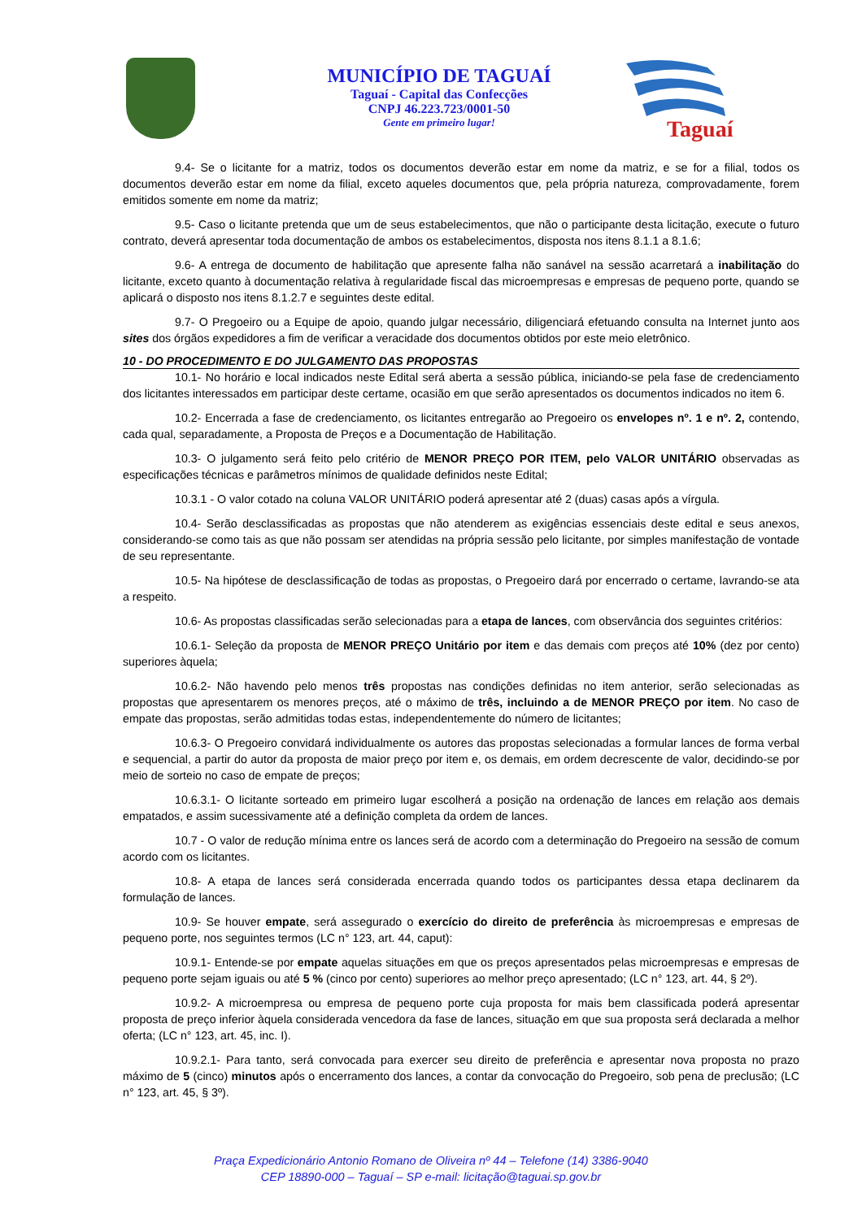MUNICÍPIO DE TAGUAÍ
Taguaí - Capital das Confecções
CNPJ 46.223.723/0001-50
Gente em primeiro lugar!
Taguaí
9.4- Se o licitante for a matriz, todos os documentos deverão estar em nome da matriz, e se for a filial, todos os documentos deverão estar em nome da filial, exceto aqueles documentos que, pela própria natureza, comprovadamente, forem emitidos somente em nome da matriz;
9.5- Caso o licitante pretenda que um de seus estabelecimentos, que não o participante desta licitação, execute o futuro contrato, deverá apresentar toda documentação de ambos os estabelecimentos, disposta nos itens 8.1.1 a 8.1.6;
9.6- A entrega de documento de habilitação que apresente falha não sanável na sessão acarretará a inabilitação do licitante, exceto quanto à documentação relativa à regularidade fiscal das microempresas e empresas de pequeno porte, quando se aplicará o disposto nos itens 8.1.2.7 e seguintes deste edital.
9.7- O Pregoeiro ou a Equipe de apoio, quando julgar necessário, diligenciará efetuando consulta na Internet junto aos sites dos órgãos expedidores a fim de verificar a veracidade dos documentos obtidos por este meio eletrônico.
10 - DO PROCEDIMENTO E DO JULGAMENTO DAS PROPOSTAS
10.1- No horário e local indicados neste Edital será aberta a sessão pública, iniciando-se pela fase de credenciamento dos licitantes interessados em participar deste certame, ocasião em que serão apresentados os documentos indicados no item 6.
10.2- Encerrada a fase de credenciamento, os licitantes entregarão ao Pregoeiro os envelopes nº. 1 e nº. 2, contendo, cada qual, separadamente, a Proposta de Preços e a Documentação de Habilitação.
10.3- O julgamento será feito pelo critério de MENOR PREÇO POR ITEM, pelo VALOR UNITÁRIO observadas as especificações técnicas e parâmetros mínimos de qualidade definidos neste Edital;
10.3.1 - O valor cotado na coluna VALOR UNITÁRIO poderá apresentar até 2 (duas) casas após a vírgula.
10.4- Serão desclassificadas as propostas que não atenderem as exigências essenciais deste edital e seus anexos, considerando-se como tais as que não possam ser atendidas na própria sessão pelo licitante, por simples manifestação de vontade de seu representante.
10.5- Na hipótese de desclassificação de todas as propostas, o Pregoeiro dará por encerrado o certame, lavrando-se ata a respeito.
10.6- As propostas classificadas serão selecionadas para a etapa de lances, com observância dos seguintes critérios:
10.6.1- Seleção da proposta de MENOR PREÇO Unitário por item e das demais com preços até 10% (dez por cento) superiores àquela;
10.6.2- Não havendo pelo menos três propostas nas condições definidas no item anterior, serão selecionadas as propostas que apresentarem os menores preços, até o máximo de três, incluindo a de MENOR PREÇO por item. No caso de empate das propostas, serão admitidas todas estas, independentemente do número de licitantes;
10.6.3- O Pregoeiro convidará individualmente os autores das propostas selecionadas a formular lances de forma verbal e sequencial, a partir do autor da proposta de maior preço por item e, os demais, em ordem decrescente de valor, decidindo-se por meio de sorteio no caso de empate de preços;
10.6.3.1- O licitante sorteado em primeiro lugar escolherá a posição na ordenação de lances em relação aos demais empatados, e assim sucessivamente até a definição completa da ordem de lances.
10.7 - O valor de redução mínima entre os lances será de acordo com a determinação do Pregoeiro na sessão de comum acordo com os licitantes.
10.8- A etapa de lances será considerada encerrada quando todos os participantes dessa etapa declinarem da formulação de lances.
10.9- Se houver empate, será assegurado o exercício do direito de preferência às microempresas e empresas de pequeno porte, nos seguintes termos (LC n° 123, art. 44, caput):
10.9.1- Entende-se por empate aquelas situações em que os preços apresentados pelas microempresas e empresas de pequeno porte sejam iguais ou até 5 % (cinco por cento) superiores ao melhor preço apresentado; (LC n° 123, art. 44, § 2º).
10.9.2- A microempresa ou empresa de pequeno porte cuja proposta for mais bem classificada poderá apresentar proposta de preço inferior àquela considerada vencedora da fase de lances, situação em que sua proposta será declarada a melhor oferta; (LC n° 123, art. 45, inc. I).
10.9.2.1- Para tanto, será convocada para exercer seu direito de preferência e apresentar nova proposta no prazo máximo de 5 (cinco) minutos após o encerramento dos lances, a contar da convocação do Pregoeiro, sob pena de preclusão; (LC n° 123, art. 45, § 3º).
Praça Expedicionário Antonio Romano de Oliveira nº 44 – Telefone (14) 3386-9040
CEP 18890-000 – Taguaí – SP e-mail: licitação@taguai.sp.gov.br